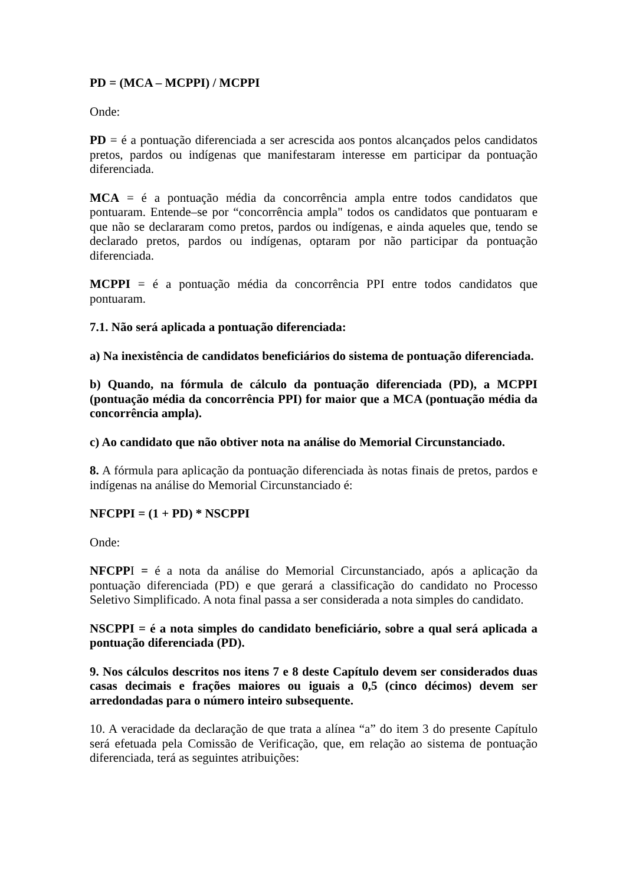PD = (MCA – MCPPI) / MCPPI
Onde:
PD = é a pontuação diferenciada a ser acrescida aos pontos alcançados pelos candidatos pretos, pardos ou indígenas que manifestaram interesse em participar da pontuação diferenciada.
MCA = é a pontuação média da concorrência ampla entre todos candidatos que pontuaram. Entende–se por “concorrência ampla" todos os candidatos que pontuaram e que não se declararam como pretos, pardos ou indígenas, e ainda aqueles que, tendo se declarado pretos, pardos ou indígenas, optaram por não participar da pontuação diferenciada.
MCPPI = é a pontuação média da concorrência PPI entre todos candidatos que pontuaram.
7.1. Não será aplicada a pontuação diferenciada:
a) Na inexistência de candidatos beneficiários do sistema de pontuação diferenciada.
b) Quando, na fórmula de cálculo da pontuação diferenciada (PD), a MCPPI (pontuação média da concorrência PPI) for maior que a MCA (pontuação média da concorrência ampla).
c) Ao candidato que não obtiver nota na análise do Memorial Circunstanciado.
8. A fórmula para aplicação da pontuação diferenciada às notas finais de pretos, pardos e indígenas na análise do Memorial Circunstanciado é:
NFCPPI = (1 + PD) * NSCPPI
Onde:
NFCPPI = é a nota da análise do Memorial Circunstanciado, após a aplicação da pontuação diferenciada (PD) e que gerará a classificação do candidato no Processo Seletivo Simplificado. A nota final passa a ser considerada a nota simples do candidato.
NSCPPI = é a nota simples do candidato beneficiário, sobre a qual será aplicada a pontuação diferenciada (PD).
9. Nos cálculos descritos nos itens 7 e 8 deste Capítulo devem ser considerados duas casas decimais e frações maiores ou iguais a 0,5 (cinco décimos) devem ser arredondadas para o número inteiro subsequente.
10. A veracidade da declaração de que trata a alínea “a” do item 3 do presente Capítulo será efetuada pela Comissão de Verificação, que, em relação ao sistema de pontuação diferenciada, terá as seguintes atribuições: